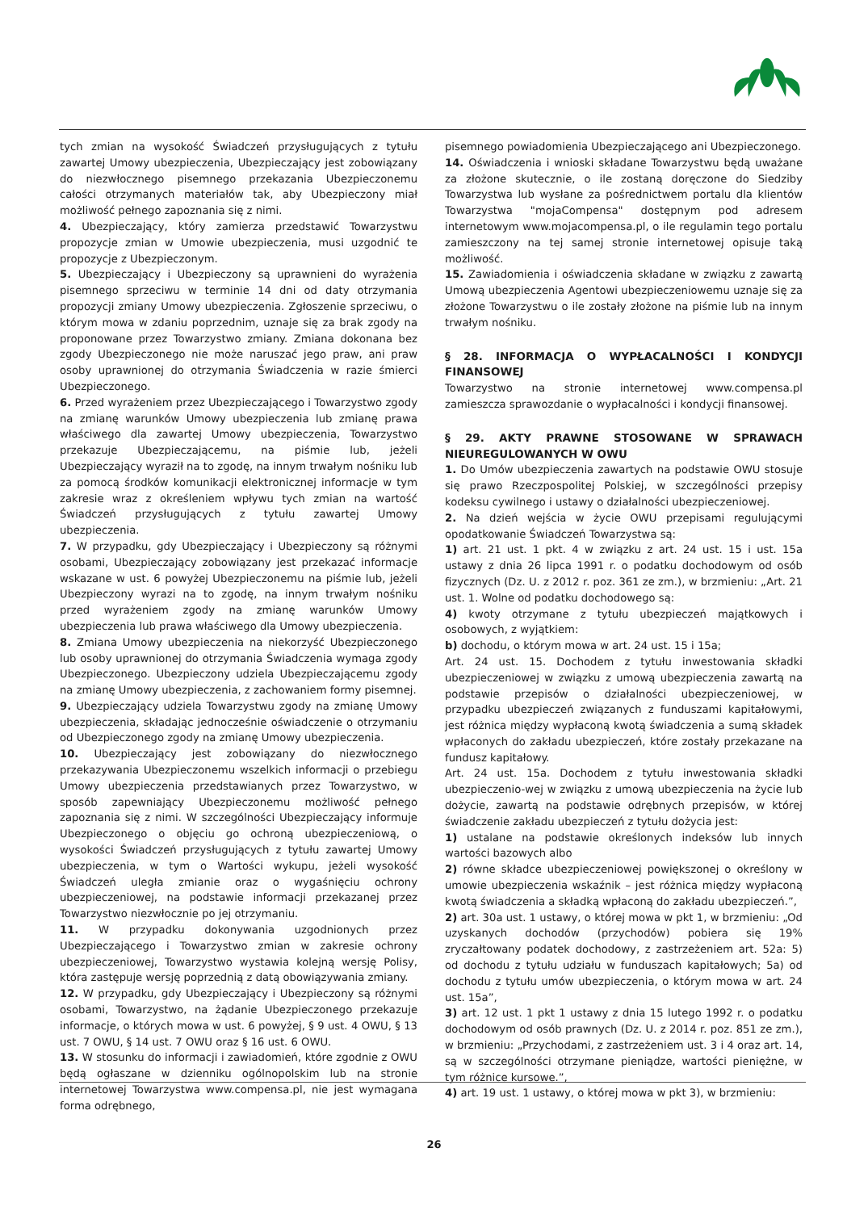tych zmian na wysokość Świadczeń przysługujących z tytułu zawartej Umowy ubezpieczenia, Ubezpieczający jest zobowiązany do niezwłocznego pisemnego przekazania Ubezpieczonemu całości otrzymanych materiałów tak, aby Ubezpieczony miał możliwość pełnego zapoznania się z nimi.
4. Ubezpieczający, który zamierza przedstawić Towarzystwu propozycje zmian w Umowie ubezpieczenia, musi uzgodnić te propozycje z Ubezpieczonym.
5. Ubezpieczający i Ubezpieczony są uprawnieni do wyrażenia pisemnego sprzeciwu w terminie 14 dni od daty otrzymania propozycji zmiany Umowy ubezpieczenia. Zgłoszenie sprzeciwu, o którym mowa w zdaniu poprzednim, uznaje się za brak zgody na proponowane przez Towarzystwo zmiany. Zmiana dokonana bez zgody Ubezpieczonego nie może naruszać jego praw, ani praw osoby uprawnionej do otrzymania Świadczenia w razie śmierci Ubezpieczonego.
6. Przed wyrażeniem przez Ubezpieczającego i Towarzystwo zgody na zmianę warunków Umowy ubezpieczenia lub zmianę prawa właściwego dla zawartej Umowy ubezpieczenia, Towarzystwo przekazuje Ubezpieczającemu, na piśmie lub, jeżeli Ubezpieczający wyraził na to zgodę, na innym trwałym nośniku lub za pomocą środków komunikacji elektronicznej informacje w tym zakresie wraz z określeniem wpływu tych zmian na wartość Świadczeń przysługujących z tytułu zawartej Umowy ubezpieczenia.
7. W przypadku, gdy Ubezpieczający i Ubezpieczony są różnymi osobami, Ubezpieczający zobowiązany jest przekazać informacje wskazane w ust. 6 powyżej Ubezpieczonemu na piśmie lub, jeżeli Ubezpieczony wyrazi na to zgodę, na innym trwałym nośniku przed wyrażeniem zgody na zmianę warunków Umowy ubezpieczenia lub prawa właściwego dla Umowy ubezpieczenia.
8. Zmiana Umowy ubezpieczenia na niekorzyść Ubezpieczonego lub osoby uprawnionej do otrzymania Świadczenia wymaga zgody Ubezpieczonego. Ubezpieczony udziela Ubezpieczającemu zgody na zmianę Umowy ubezpieczenia, z zachowaniem formy pisemnej.
9. Ubezpieczający udziela Towarzystwu zgody na zmianę Umowy ubezpieczenia, składając jednocześnie oświadczenie o otrzymaniu od Ubezpieczonego zgody na zmianę Umowy ubezpieczenia.
10. Ubezpieczający jest zobowiązany do niezwłocznego przekazywania Ubezpieczonemu wszelkich informacji o przebiegu Umowy ubezpieczenia przedstawianych przez Towarzystwo, w sposób zapewniający Ubezpieczonemu możliwość pełnego zapoznania się z nimi. W szczególności Ubezpieczający informuje Ubezpieczonego o objęciu go ochroną ubezpieczeniową, o wysokości Świadczeń przysługujących z tytułu zawartej Umowy ubezpieczenia, w tym o Wartości wykupu, jeżeli wysokość Świadczeń uległa zmianie oraz o wygaśnięciu ochrony ubezpieczeniowej, na podstawie informacji przekazanej przez Towarzystwo niezwłocznie po jej otrzymaniu.
11. W przypadku dokonywania uzgodnionych przez Ubezpieczającego i Towarzystwo zmian w zakresie ochrony ubezpieczeniowej, Towarzystwo wystawia kolejną wersję Polisy, która zastępuje wersję poprzednią z datą obowiązywania zmiany.
12. W przypadku, gdy Ubezpieczający i Ubezpieczony są różnymi osobami, Towarzystwo, na żądanie Ubezpieczonego przekazuje informacje, o których mowa w ust. 6 powyżej, § 9 ust. 4 OWU, § 13 ust. 7 OWU, § 14 ust. 7 OWU oraz § 16 ust. 6 OWU.
13. W stosunku do informacji i zawiadomień, które zgodnie z OWU będą ogłaszane w dzienniku ogólnopolskim lub na stronie internetowej Towarzystwa www.compensa.pl, nie jest wymagana forma odrębnego,
pisemnego powiadomienia Ubezpieczającego ani Ubezpieczonego.
14. Oświadczenia i wnioski składane Towarzystwu będą uważane za złożone skutecznie, o ile zostaną doręczone do Siedziby Towarzystwa lub wysłane za pośrednictwem portalu dla klientów Towarzystwa "mojaCompensa" dostępnym pod adresem internetowym www.mojacompensa.pl, o ile regulamin tego portalu zamieszczony na tej samej stronie internetowej opisuje taką możliwość.
15. Zawiadomienia i oświadczenia składane w związku z zawartą Umową ubezpieczenia Agentowi ubezpieczeniowemu uznaje się za złożone Towarzystwu o ile zostały złożone na piśmie lub na innym trwałym nośniku.
§ 28. INFORMACJA O WYPŁACALNOŚCI I KONDYCJI FINANSOWEJ
Towarzystwo na stronie internetowej www.compensa.pl zamieszcza sprawozdanie o wypłacalności i kondycji finansowej.
§ 29. AKTY PRAWNE STOSOWANE W SPRAWACH NIEUREGULOWANYCH W OWU
1. Do Umów ubezpieczenia zawartych na podstawie OWU stosuje się prawo Rzeczpospolitej Polskiej, w szczególności przepisy kodeksu cywilnego i ustawy o działalności ubezpieczeniowej.
2. Na dzień wejścia w życie OWU przepisami regulującymi opodatkowanie Świadczeń Towarzystwa są:
1) art. 21 ust. 1 pkt. 4 w związku z art. 24 ust. 15 i ust. 15a ustawy z dnia 26 lipca 1991 r. o podatku dochodowym od osób fizycznych (Dz. U. z 2012 r. poz. 361 ze zm.), w brzmieniu: „Art. 21 ust. 1. Wolne od podatku dochodowego są:
4) kwoty otrzymane z tytułu ubezpieczeń majątkowych i osobowych, z wyjątkiem:
b) dochodu, o którym mowa w art. 24 ust. 15 i 15a;
Art. 24 ust. 15. Dochodem z tytułu inwestowania składki ubezpieczeniowej w związku z umową ubezpieczenia zawartą na podstawie przepisów o działalności ubezpieczeniowej, w przypadku ubezpieczeń związanych z funduszami kapitałowymi, jest różnica między wypłaconą kwotą świadczenia a sumą składek wpłaconych do zakładu ubezpieczeń, które zostały przekazane na fundusz kapitałowy.
Art. 24 ust. 15a. Dochodem z tytułu inwestowania składki ubezpieczenio-wej w związku z umową ubezpieczenia na życie lub dożycie, zawartą na podstawie odrębnych przepisów, w której świadczenie zakładu ubezpieczeń z tytułu dożycia jest:
1) ustalane na podstawie określonych indeksów lub innych wartości bazowych albo
2) równe składce ubezpieczeniowej powiększonej o określony w umowie ubezpieczenia wskaźnik – jest różnica między wypłaconą kwotą świadczenia a składką wpłaconą do zakładu ubezpieczeń.”,
2) art. 30a ust. 1 ustawy, o której mowa w pkt 1, w brzmieniu: „Od uzyskanych dochodów (przychodów) pobiera się 19% zryczałtowany podatek dochodowy, z zastrzeżeniem art. 52a: 5) od dochodu z tytułu udziału w funduszach kapitałowych; 5a) od dochodu z tytułu umów ubezpieczenia, o którym mowa w art. 24 ust. 15a”,
3) art. 12 ust. 1 pkt 1 ustawy z dnia 15 lutego 1992 r. o podatku dochodowym od osób prawnych (Dz. U. z 2014 r. poz. 851 ze zm.), w brzmieniu: „Przychodami, z zastrzeżeniem ust. 3 i 4 oraz art. 14, są w szczególności otrzymane pieniądze, wartości pieniężne, w tym różnice kursowe.”,
4) art. 19 ust. 1 ustawy, o której mowa w pkt 3), w brzmieniu:
26